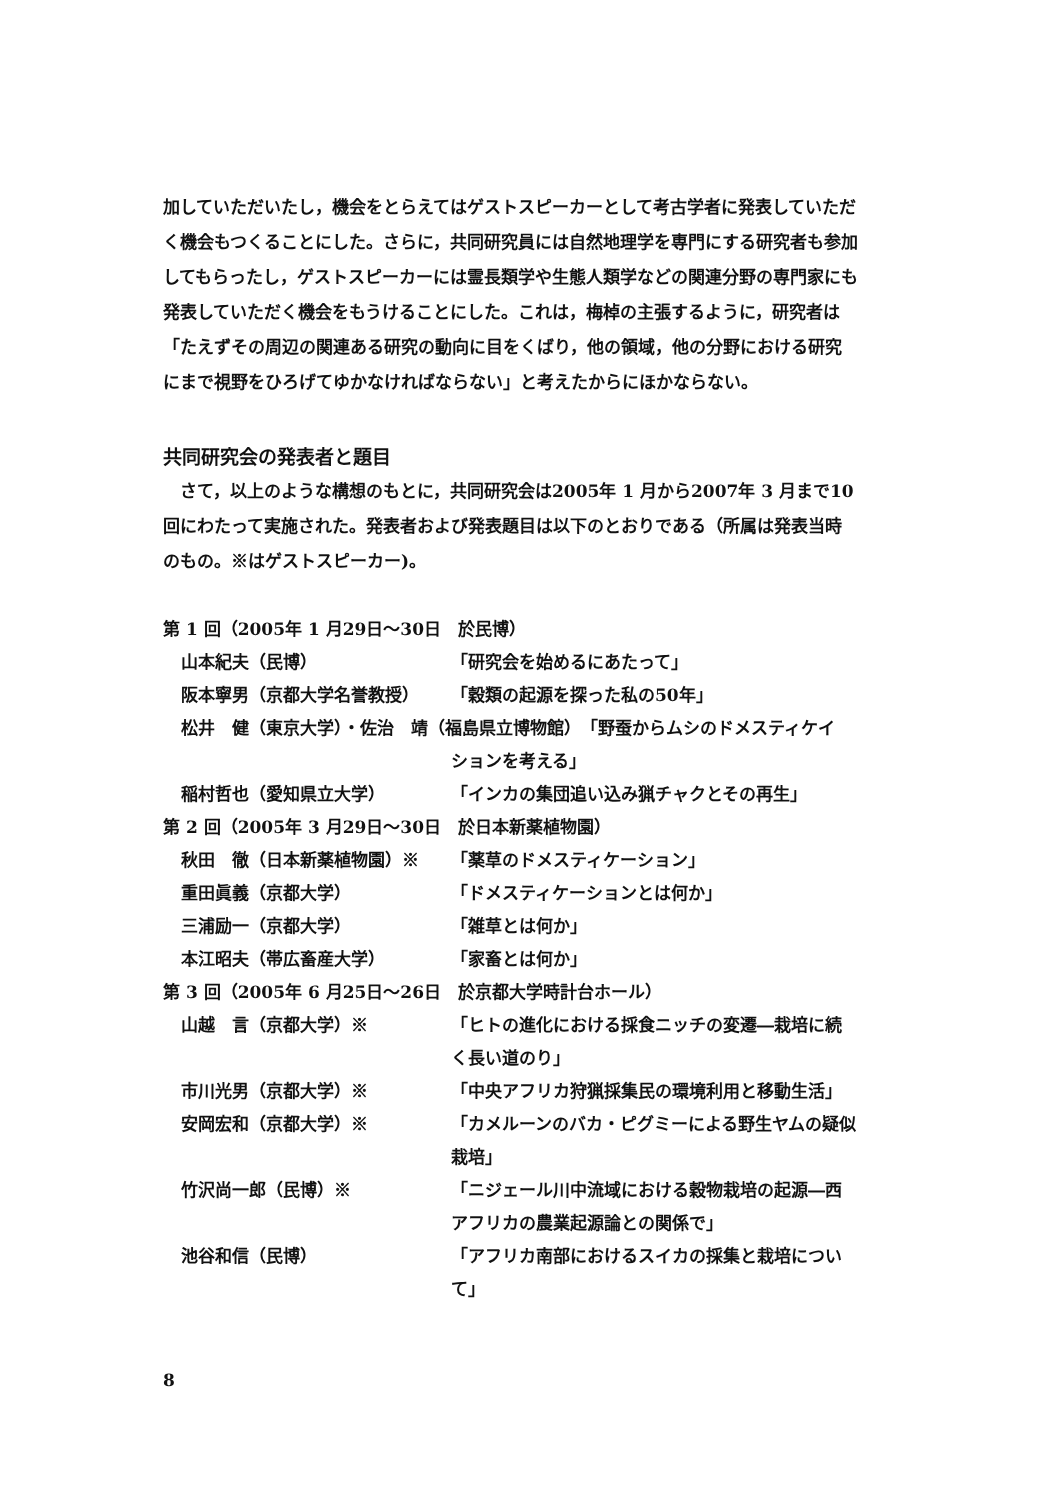加していただいたし，機会をとらえてはゲストスピーカーとして考古学者に発表していただく機会もつくることにした。さらに，共同研究員には自然地理学を専門にする研究者も参加してもらったし，ゲストスピーカーには霊長類学や生態人類学などの関連分野の専門家にも発表していただく機会をもうけることにした。これは，梅棹の主張するように，研究者は「たえずその周辺の関連ある研究の動向に目をくばり，他の領域，他の分野における研究にまで視野をひろげてゆかなければならない」と考えたからにほかならない。
共同研究会の発表者と題目
さて，以上のような構想のもとに，共同研究会は2005年 1 月から2007年 3 月まで10回にわたって実施された。発表者および発表題目は以下のとおりである（所属は発表当時のもの。※はゲストスピーカー)。
第 1 回（2005年 1 月29日～30日　於民博）
山本紀夫（民博） 「研究会を始めるにあたって」
阪本寧男（京都大学名誉教授） 「穀類の起源を探った私の50年」
松井　健（東京大学）・佐治　靖（福島県立博物館） 「野蚕からムシのドメスティケイ
ションを考える」
稲村哲也（愛知県立大学） 「インカの集団追い込み猟チャクとその再生」
第 2 回（2005年 3 月29日～30日　於日本新薬植物園）
秋田　徹（日本新薬植物園）※ 「薬草のドメスティケーション」
重田眞義（京都大学） 「ドメスティケーションとは何か」
三浦励一（京都大学） 「雑草とは何か」
本江昭夫（帯広畜産大学） 「家畜とは何か」
第 3 回（2005年 6 月25日～26日　於京都大学時計台ホール）
山越　言（京都大学）※ 「ヒトの進化における採食ニッチの変遷―栽培に続く長い道のり」
市川光男（京都大学）※ 「中央アフリカ狩猟採集民の環境利用と移動生活」
安岡宏和（京都大学）※ 「カメルーンのバカ・ピグミーによる野生ヤムの疑似栽培」
竹沢尚一郎（民博）※ 「ニジェール川中流域における穀物栽培の起源―西アフリカの農業起源論との関係で」
池谷和信（民博） 「アフリカ南部におけるスイカの採集と栽培について」
8